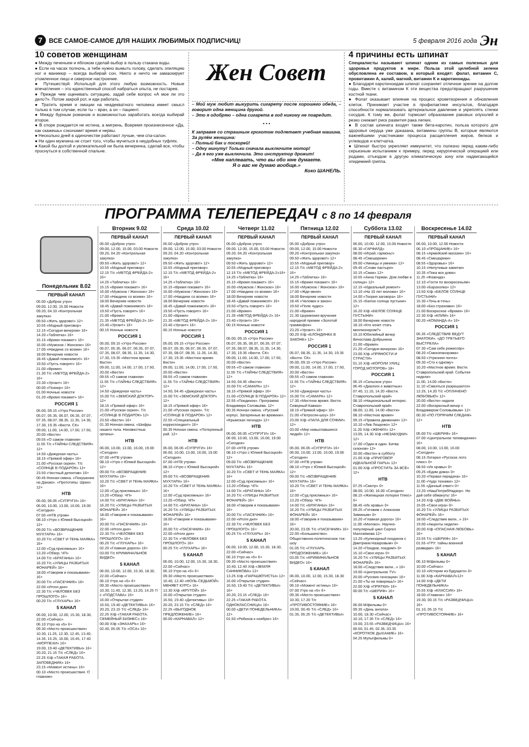7 ВСЕ САМОЕ-САМОЕ ДЛЯ НАШИХ ЛЮБИМЫХ ПОДПИСЧИЦ! 5 февраля 2016 года Эн
10 советов женщинам
● Между печеньем и яблоком сделай выбор в пользу стакана воды.
● Если на часах полночь, а тебе нужно вымыть голову, сделать эпиляцию ног и маникюр – всегда выбирай сон. Никто и ничто не замаскирует утомленное лицо и скверное настроение.
● Путешествуй. Используй для этого любую возможность. Новые впечатления – это единственный способ набраться опыта, не постарев.
● Прежде чем оценивать ситуацию, задай себе вопрос «А мое ли это дело?». Потом закрой рот, и иди работать.
● Тратить время и эмоции на неадекватного человека имеет смысл только в том случае, если ты – врач, а он – пациент.
● Между бурным романом и возможностью заработать всегда выбирай второе.
● В споре рождается не истина, а мигрень. Вовремя произнесенное «Да, как скажешь» сэкономит время и нервы.
● Несколько дней в одиночестве работают лучше, чем спа-салон.
● Ни один мужчина не стоит того, чтобы мучиться в неудобных туфлях.
● Какой бы долгой и увлекательной ни была вечеринка, сделай все, чтобы проснуться в собственной спальне.
Жен Совет
– Мой муж любит выкурить сигарету после хорошего обеда, – говорит одна женщина другой.
– Это я одобряю – одна сигарета в год никому не повредит.
• • •
К заправке со страшным грохотом подлетает учебная машина. За рулём женщина:
– Полный бак и поскорей!
– Одну минуту! Только сначала выключите мотор!
– Да я его уже выключила. Это инструктор дрожит!
«Мне наплевать, что вы обо мне думаете.
Я о вас не думаю вообще.»
Коко ШАНЕЛЬ.
4 причины есть шпинат
Специалисты называют шпинат одним из самых полезных для здоровья продуктов в мире. Польза этой целебной зелени обусловлена ее составом, в который входят: фолат, витамин С, провитамин А, калий, магний, витамин К и каротиноиды.
● Благодаря каротиноидам шпинат сохраняет отличное зрение на долгие годы. Вместе с витамином К эти вещества предотвращают разрушение костной ткани.
● Фолат оказывает влияние на процесс кроветворения и обновления клеток. Принимает участие в профилактике инсультов, благодаря способности нормализовать артериальное давление и укреплять стенки сосудов. К тому же, фолат тормозит образование раковых опухолей и резко снижает риск развития рака легких.
● В состав шпината входят также бета-каротин, польза которого для здоровья сердца уже доказана, витамины группы В, которые являются важнейшими участниками процесса расщепления жиров, белков и углеводов и клетчатка.
● Шпинат быстро укрепляет иммунитет, что полезно перед каким-либо серьезным испытанием к примеру, перед хирургической операцией или родами, отъездом в другую климатическую зону или надвигающейся эпидемией гриппа.
ПРОГРАММА ТЕЛЕПЕРЕДАЧ с 8 по 14 февраля
Понедельник 8.02
ПЕРВЫЙ КАНАЛ
05.00 «Доброе утро»
09.00, 12.00, 15.00 Новости
09.20, 04.10 «Контрольная закупка»
09.50 «Жить здорово!» 12+
10.55 «Модный приговор»
12.15 «Сегодня вечером» 16+
14.20 «Таблетка» 16+
15.15 «Время покажет» 16+
16.00 «Мужское / Женское» 16+
17.00 «Наедине со всеми» 16+
18.00 Вечерние новости
18.45 «Давай поженимся!» 16+
19.50 «Пусть говорят» 16+
21.00 «Время»
21.30 Т/с «МЕТОД ФРЕЙДА-2» 16+
23.30 «Ургант» 16+
00.00 «Познер» 16+
01.00 Ночные новости
01.20 «Время покажет» 16+
РОССИЯ 1
05.00, 09.15 «Утро России»
05.07, 05.35, 06.07, 06.35, 07.07, 07.35, 08.07, 08.35, 11.35, 14.30, 17.30, 19.35 «Вести. СК»
09.00, 11.00, 14.00, 17.00, 17.50, 20.00 «Вести»
09.55 «О самом главном»
11.55 Т/с «ТАЙНЫ СЛЕДСТВИЯ» 12+
14.50 «Дежурная часть»
18.15 «Прямой эфир» 16+
21.00 «Русская серия». Т/с «СОЛНЦЕ В ПОДАРОК» 12+
23.50 «Честный детектив» 16+
00.45 Ночная смена. «Покушение на Данаю». «Прототипы. Шрек» 12+
НТВ
05.00, 06.05 «СУПРУГИ» 16+
06.00, 10.00, 13.00, 16.00, 19.00 «Сегодня»
07.00 «НТВ утром»
08.10 «Утро с Юлией Высоцкой» 12+
09.00 Т/с «ВОЗВРАЩЕНИЕ МУХТАРА» 16+
10.20 Т/с «СВЕТ И ТЕНЬ МАЯКА» 16+
12.00 «Суд присяжных» 16+
13.20 «Обзор. ЧП»
14.00 Т/с «БРАТАНЫ» 16+
16.20 Т/с «УЛИЦЫ РАЗБИТЫХ ФОНАРЕЙ» 16+
18.00 «Говорим и показываем» 16+
20.00 Т/с «ПАСЕЧНИК» 16+
22.00 «Итоги дня»
22.30 Т/с «ЧЕЛОВЕК БЕЗ ПРОШЛОГО» 16+
00.20 Т/с «ГЛУХАРЬ» 16+
5 КАНАЛ
06.00, 10.00, 12.00, 15.30, 18.30, 22.00 «Сейчас»
06.10 Утро на «5» 6+
09.30 «Место происшествия»
10.30, 11.25, 12.30, 12.45, 13.40, 14.35, 15.25, 16.00, 16.45, 17.40 «МОРПЕХИ» 16+
19.00, 19.40 «ДЕТЕКТИВЫ» 16+
20.20, 21.15 Т/с «СЛЕД» 16+
22.25 Х/ф «ТАКАЯ РАБОТА. ЗАПОВЕДНИК» 16+
23.15 «Момент истины» 16+
00.10 «Место происшествия. О главном»
Вторник 9.02
ПЕРВЫЙ КАНАЛ
05.00 «Доброе утро»
09.00, 12.00, 15.00, 03.00 Новости
09.20, 04.20 «Контрольная закупка»
09.50 «Жить здорово!» 12+
10.55 «Модный приговор»
12.15 Т/с «МЕТОД ФРЕЙДА-2» 16+
14.25 «Таблетка» 16+
15.15 «Время покажет» 16+
16.00 «Мужское / Женское» 16+
17.00 «Наедине со всеми» 16+
18.00 Вечерние новости
18.45 «Давай поженимся!» 16+
19.50 «Пусть говорят» 16+
21.00 «Время»
21.35 «МЕТОД ФРЕЙДА-2» 16+
23.40 «Ургант» 16+
00.15 Ночные новости
РОССИЯ 1
05.00, 09.15 «Утро России»
05.07, 05.35, 06.07, 06.35, 07.07, 07.35, 08.07, 08.35, 11.35, 14.30, 17.30, 19.35 «Местное время. Вести»
09.00, 11.00, 14.00, 17.00, 17.50, 20.00 «Вести»
09.55 «О самом главном»
11.55 Т/с «ТАЙНЫ СЛЕДСТВИЯ» 12+
14.50 «Дежурная часть»
15.00 Т/с «ЗЕМСКИЙ ДОКТОР» 12+
18.15 «Прямой эфир» 16+
21.00 «Русская серия». Т/с «СОЛНЦЕ В ПОДАРОК» 12+
23.50 «Вести» 16+
01.30 Ночная смена. «Шифры нашего тела. Неизвестные органы»
НТВ
06.00, 10.00, 13.00, 16.00, 19.00 «Сегодня»
07.00 «НТВ утром»
08.10 «Утро с Юлией Высоцкой» 12+
09.00 Т/с «ВОЗВРАЩЕНИЕ МУХТАРА» 16+
10.20 Т/с «СВЕТ И ТЕНЬ МАЯКА» 16+
12.00 «Суд присяжных» 16+
13.20 «Обзор. ЧП»
14.00 Т/с «БРАТАНЫ» 16+
16.20 Т/с «УЛИЦЫ РАЗБИТЫХ ФОНАРЕЙ» 16+
18.00 «Говорим и показываем» 16+
20.00 Т/с «ПАСЕЧНИК» 16+
22.00 «Итоги дня»
22.30 Т/с «ЧЕЛОВЕК БЕЗ ПРОШЛОГО» 16+
00.20 Т/с «ГЛУХАРЬ» 16+
02.20 «Главная дорога» 16+
03.00 Т/с КРИМИНАЛЬНОЕ ВИДЕО»
5 КАНАЛ
06.00, 10.00, 12.00, 15.30, 18.30, 22.00 «Сейчас»
06.10 Утро на «5» 6+
09.30 «Место происшествия»
10.30, 11.40, 12.30, 13.20, 14.25 Т/с «ПОДСТАВА» 16+
16.00 «Открытая студия»
16.50, 19.40 «ДЕТЕКТИВЫ» 16+
20.20, 23.15 Т/с «СЛЕД» 16+
22.25 Х/ф «ТАКАЯ РАБОТА. СЕМЕЙНЫЙ БИЗНЕС» 16+
00.00 Х/ф «ЗНАХАРЬ» 16+
02.40, 05.05 Т/с «ОСА» 16+
Среда 10.02
ПЕРВЫЙ КАНАЛ
05.00 «Доброе утро»
09.00, 12.00, 15.00, 03.00 Новости
09.20, 04.20 «Контрольная закупка»
09.50 «Жить здорово!» 12+
10.55 «Модный приговор»
12.15 Т/с «МЕТОД ФРЕЙДА-2» 16+
14.25 «Таблетка» 16+
15.15 «Время покажет» 16+
16.00 «Мужское / Женское» 16+
17.00 «Наедине со всеми» 16+
18.00 Вечерние новости
18.45 «Давай поженимся!» 16+
19.50 «Пусть говорят» 16+
21.00 «Время»
21.35 «МЕТОД ФРЕЙДА-2» 16+
23.40 «Ургант» 16+
00.15 Ночные новости
РОССИЯ 1
05.00, 09.15 «Утро России»
05.07, 05.35, 06.07, 06.35, 07.07, 07.35, 08.07, 08.35, 11.35, 14.30, 17.30, 19.35 «Местное время. Вести»
09.00, 11.00, 14.00, 17.00, 17.50, 20.00 «Вести»
09.55 «О самом главном»
11.55 Т/с «ТАЙНЫ СЛЕДСТВИЯ» 12+
14.50, 04.45 «Дежурная часть»
15.00 Т/с «ЗЕМСКИЙ ДОКТОР» 12+
18.15 «Прямой эфир» 16+
21.00 «Русская серия». Т/с «СОЛНЦЕ В ПОДАРОК» 12+
22.55 «Специальный корреспондент» 16+
00.35 Ночная смена. «Потерянный рай. 12+
НТВ
05.00, 06.05 «СУПРУГИ» 16+
06.00, 10.00, 13.00, 16.00, 19.00 «Сегодня»
07.00 «НТВ утром»
08.10 «Утро с Юлией Высоцкой» 12+
09.00 Т/с «ВОЗВРАЩЕНИЕ МУХТАРА» 16+
10.20 Т/с «СВЕТ И ТЕНЬ МАЯКА» 16+
12.00 «Суд присяжных» 16+
13.20 «Обзор. ЧП»
14.00 Т/с «БРАТАНЫ» 16+
16.20 Т/с «УЛИЦЫ РАЗБИТЫХ ФОНАРЕЙ» 16+
18.00 «Говорим и показываем» 16+
20.00 Т/с «ПАСЕЧНИК» 16+
22.00 «Итоги дня»
22.30 Т/с «ЧЕЛОВЕК БЕЗ ПРОШЛОГО» 16+
00.25 Т/с «ГЛУХАРЬ» 16+
5 КАНАЛ
06.00, 10.00, 12.00, 15.30, 18.30, 22.00 «Сейчас»
06.10 Утро на «5» 6+
09.30 «Место происшествия»
10.40, 12.40 «НОЛЬ-СЕДЬМОЙ» МЕНЯЕТ КУРС» 16+
13.30 Х/ф «КРУТОЙ» 16+
16.00 «Открытая студия»
16.50, 19.40 «Детективы» 16+
20.20, 23.15 Т/с «СЛЕД» 16+
22.25 «ВЫГОДНОЕ ПРЕДЛОЖЕНИЕ» 16+
00.00 «КАРНАВАЛ» 12+
Четверг 11.02
ПЕРВЫЙ КАНАЛ
05.00 «Доброе утро»
09.00, 12.00, 15.00, 03.00 Новости
09.20, 04.20 «Контрольная закупка»
09.50 «Жить здорово!» 12+
10.55 «Модный приговор»
12.15 Т/с «МЕТОД ФРЕЙДА-2»16+
14.25 «Таблетка» 16+
15.15 «Время покажет» 16+
16.00 «Мужское / Женское» 16+
17.00 «Наедине со всеми» 16+
18.00 Вечерние новости
18.45 «Давай поженимся!» 16+
19.50 «Пусть говорят» 16+
21.00 «Время»
21.35 «МЕТОД ФРЕЙДА-2» 16+
23.40 «Ургант» 16+
00.15 Ночные новости
РОССИЯ 1
05.00, 09.15 «Утро России»
05.07, 05.35, 06.07, 06.35, 07.07, 07.35, 08.07, 08.35, 11.35, 14.30, 17.30, 19.35 «Вести. СК»
09.00, 11.00, 14.00, 17.00, 17.50, 20.00 «Вести»
09.55 «О самом главном»
11.55 Т/с «ТАЙНЫ СЛЕДСТВИЯ» 12+
14.50, 04.45 «Вести»
15.00 Т/с «САМАРА» 12+
18.15 «Прямой эфир» 16+
21.00 «СОЛНЦЕ В ПОДАРОК» 12+
22.55 «Поединок». Программа Владимира Соловьёва. 12+
00.35 Ночная смена. «Русский корпус. Затерянные во времени». «Крымская легенда» 12+
НТВ
05.00, 06.05 «СУПРУГИ» 16+
06 00, 10.00, 13.00, 16.00, 19.00 «Сегодня»
07.00 «НТВ утром»
08.10 «Утро с Юлией Высоцкой» 12+
09.00 Т/с «ВОЗВРАЩЕНИЕ МУХТАРА» 16+
10.20 Т/с «СВЕТ И ТЕНЬ МАЯКА» 16+
12.00 «Суд присяжных» 16+
13.20 «Обзор. ЧП»
14.00 Т/с «БРАТАНЫ» 16+
16.20 Т/с «УЛИЦЫ РАЗБИТЫХ ФОНАРЕЙ» 16+
18.00 «Говорим и показываем» 16+
20.00 Т/с «ПАСЕЧНИК» 16+
22.00 «Итоги дня»
22.30 Т/с «ЧЕЛОВЕК БЕЗ ПРОШЛОГО» 16+
00.25 Т/с «ГЛУХАРЬ» 16+
5 КАНАЛ
06.00, 10.00, 12.00, 15.30, 18.30, 22.00 «Сейчас»
06.10 Утро на «5» 6+
09.30 «Место происшествия»
10.40, 12.40 Х/ф «ЗЕМЛЯ САННИКОВА» 12+
13.25 Х/ф «ПАРАШЮТИСТЫ» 12+
16.00 «Открытая студия»
16.50, 19.40 Т/с «ДЕТЕКТИВЫ» 16+
20.20, 23.15 «СЛЕД» 16+
22.25 «ТАКАЯ РАБОТА. ОДНОКЛАССНИЦА» 16+
00.00 «ДЕТИ ПОНЕДЕЛЬНИКА» 12+
01.50 «Ребенок к ноябрю» 16+
Пятница 12.02
ПЕРВЫЙ КАНАЛ
05.00 «Доброе утро»
09.00, 12.00, 15.00 Новости
09.20 «Контрольная закупка»
09.50 «Жить здорово!» 12+
10.55 «Модный приговор»
12.15 Т/с «МЕТОД ФРЕЙДА-2» 16+
14.25 «Таблетка» 16+
15.15 «Время покажет» 16+
16.00 «Мужское / Женское» 16+
17.00 «Жди меня»
18.00 Вечерние новости
18.45 «Человек и закон»
19.50 «Поле чудес»
21.00 «Время»
21.30 Церемония вручения народной премии «Золотой граммофон»
23.20 «Ургант» 16+
00.20 Х/ф «БЛОНДИНКА В ЗАКОНЕ» 12+
РОССИЯ 1
05.07, 08.35, 11.35, 14.30, 19.35 «Вести. СК»
05.00, 09.15 «Утро России»
09.00, 11.00, 14.00, 17.00, 17.50, 20.00 «Вести»
09.55 «О самом главном»
11.55 Т/с «ТАЙНЫ СЛЕДСТВИЯ» 12+
14.50 «Дежурная часть»
15.00 Т/с «САМАРА» 12+
17.30 «Местное время. Вести. Северный Кавказ»
18.15 «Прямой эфир» 16+
21.00 «Петросян-шоу» 16+
23.00 Х/ф «ПАПА ДЛЯ СОФИИ» 12+
03.00 «Мир невыспавшихся людей» 12+
НТВ
05.00, 06.05 «СУПРУГИ» 16+
06.00, 10.00, 13.00, 16.00, 19.00 «Сегодня»
07.00 «НТВ утром»
08.10 «Утро с Юлией Высоцкой» 12+
09.00 Т/с «ВОЗВРАЩЕНИЕ МУХТАРА» 16+
10.20 Т/с «СВЕТ И ТЕНЬ МАЯКА» 16+
12.00 «Суд присяжных» 16+
13.20 «Обзор. ЧП»
14.00 Т/с «БРАТАНЫ» 16+
16.20 Т/с «УЛИЦЫ РАЗБИТЫХ ФОНАРЕЙ» 16+
18.00 «Говорим и показываем» 16+
20.00, 23.05 Т/с «ПАСЕЧНИК» 16+
22.00 «Большинство». Общественно-политическое ток-шоу
01.05 Т/с «ГЛУХАРЬ. ПРОДОЛЖЕНИЕ» 16+
03.05 Т/с «КРИМИНАЛЬНОЕ ВИДЕО» 16+
5 КАНАЛ
06.00, 10.00, 12.00, 15.30, 18.30 «Сейчас»
06.10 «Момент истины» 16+
07.00 Утро на «5» 6+
09.30 «Место происшествия»
10.30, 17.20 Т/с «ПРОТИВОСТОЯНИЕ» 16+
19.00, 00.45 Т/с «СЛЕД» 16+
01.35, 05.25 Т/с «ДЕТЕКТИВЫ»
Суббота 13.02
ПЕРВЫЙ КАНАЛ
06.00, 10.00, 12.00, 15.00 Новости
06.30 «ГАРФИЛД»
08.00 «Играй, гармонь!»
08.45 «Смешарики»
09.00 «Умницы и умники» 12+
09.45 «Слово пастыря»
10.15 «Смак» 12+
10.55 «Анна Герман. Дом любви и солнца» 12+
12.15 «Идеальный ремонт»
13.10 «На 10 лет моложе» 16+
14.00 «Теория заговора» 16+
15.15 «Белое солнце пустыни» 12+
16.20 Х/ф «БЕЛОЕ СОЛНЦЕ ПУСТЫНИ»
18.00 Вечерние новости
18.10 «Кто хочет стать миллионером?»
19.10 Юбилейный вечер Вячеслава Добрынина
21.00 «Время»
21.20 «Сегодня вечером» 16+
23.00 Х/ф «ПРЯНОСТИ И СТРАСТИ»
01.15 Х/ф «КОРОЛИ УЛИЦ: ГОРОД МОТОРОВ» 18+
РОССИЯ 1
06.15 «Сельское утро»
06.45 «Диалоги о животных»
07.40, 11.10, 14.20 «Вести. Ставропольский край»
08.10 «Национальный интерес. Ставропольский край»
08.00, 11.00, 14.00 «Вести»
08.10 «Местное время»
09.15 «Правила движения» 12+
10.10 «Лев Лещенко» 12+
11.20 Х/ф «ЖЕНИХ» 12+
13.05, 14.30 Х/ф «НЕЗАБУДКИ» 12+
17.00 «Один в один. Битва сезонов» 12+
20.00 «Вести» в субботу
21.00 Х/ф «ПРИГОВОР ИДЕАЛЬНОЙ ПАРЫ» 12+
01.00 Х/ф «ПРОСТИТЬ ЗА ВСЁ» 12+
НТВ
07.25 «Смотр» 0+
08.00, 10.00, 16.00 «Сегодня»
08.15 «Жилищная лотерея Плюс» 0+
08.45 «Их нравы» 0+
09.25 «Готовим с Алексеем Зиминым» 0+
10.20 «Главная дорога» 16+
11.00 «Молоко». Научно-популярный цикл Сергея Малозёмова 12+
13.20 «Кулинарный поединок с Дмитрием Назаровым» 0+
14.20 «Поедем, поедим!» 0+
15.10 «Своя игра» 0+
16.20 Т/с «УЛИЦЫ РАЗБИТЫХ ФОНАРЕЙ» 16+
18.00 «Следствие вели...» 16+
19.00 «Центральное TV»
20.00 «Русские сенсации» 16+
21.00 «Ты не поверишь!» 16+
22.00 Х/ф «ПРЯТКИ» 16+
00.00 Т/с «ШЕРИФ» 16+
5 КАНАЛ
06.00 М/фильмы 0+
09.35 «День ангела»
10.00, 18.30 «Сейчас»
10.10, 17.35 Т/с «СЛЕД» 16+
19.00, 23.55 «РАЗВЕДЧИЦЫ» 16+
00.50, 01.45, 02.35, 03.35 «КОРОТКОЕ ДЫХАНИЕ» 16+
04.25 Мультфильмы 0+
Воскресенье 14.02
ПЕРВЫЙ КАНАЛ
06.00, 10.00, 12.00 Новости
06.10 «ПРОЩАНИЕ» 16+
08.15 «Армейский магазин» 16+
08.45 «Смешарики»
08.55 «Здоровье» 16+
10.15 «Непутевые заметки»
10.35 «Пока все дома»
11.25 «Фазенда»
12.10 «Гости по воскресеньям»
13.00 «Барахолка» 12+
13.50 Х/ф «БЕЛОЕ СОЛНЦЕ ПУСТЫНИ»
15.30 «Точь-в-точь»
18.00 «Без страховки» 16+
21.00 Воскресное «Время» 16+
22.30 Х/ф «КЛИМ» 16+
00.20 «КОМАНДА-А» 16+
РОССИЯ 1
05.35 «СЛЕДСТВИЕ ВЕДУТ ЗНАТОКИ». «ДО ТРЕТЬЕГО ВЫСТРЕЛА»
07.30 «Сам себе режиссёр»
08.20 «Смехопанорама»
08.50 «Утренняя почта»
09.30 «Сто к одному»
10.20 «Местное время. Вести. Ставропольский край. События недели»
11.00, 14.00 «Вести»
11.10 «Смеяться разрешается»
12.25, 14.20 Т/с «ОПЛАЧЕНО ЛЮБОВЬЮ» 12+
20.00 «Вести» недели
22.00 «Воскресный вечер с Владимиром Соловьёвым» 12+
00.30 «ПО ГОРЯЧИМ СЛЕДАМ» 12+
НТВ
05.00 Т/с «ШЕРИФ» 16+
07.00 «Центральное телевидение» 16+
08.00, 10.00, 13.00, 16.00 «Сегодня»
08.15 Лотерея «Русское лото плюс» 0+
08.50 «Их нравы» 0+
09.25 «Едим дома» 0+
10.20 «Первая передача» 16+
11.00 «Чудо техники» 12+
11.55 «Дачный ответ» 0+
13.20 «НашПотребНадзор». Не дай себя обмануть! 16+
14.20 Х/ф «ДВЕ ВОЙНЫ»
15.05 «Своя игра» 0+
16.20 Т/с «УЛИЦЫ РАЗБИТЫХ ФОНАРЕЙ» 16+
18.00 «Следствие вели...» 16+
19.00 «Акценты недели»
20.00 Х/ф «ОПАСНАЯ ЛЮБОВЬ» 16+
23.55 Т/с «ШЕРИФ» 16+
01.55 «ГРУ: тайны военной разведки» 16+
5 КАНАЛ
06.10 М/фильмы 0+
10.00 «Сейчас»
10.10 «Истории из будущего» 0+
11.00 Х/ф «КАРНАВАЛ»12+
14.00 Х/ф «ДЕТИ ПОНЕДЕЛЬНИКА»
15.55 Х/ф «КЛАССИК» 16+
18.00 «Главное» 16+
19.30, 00.15 Т/с «РАЗВЕДЧИЦЫ» 16+
01.10, 05.15 Т/с «ПРОТИВОСТОЯНИЕ» 16+